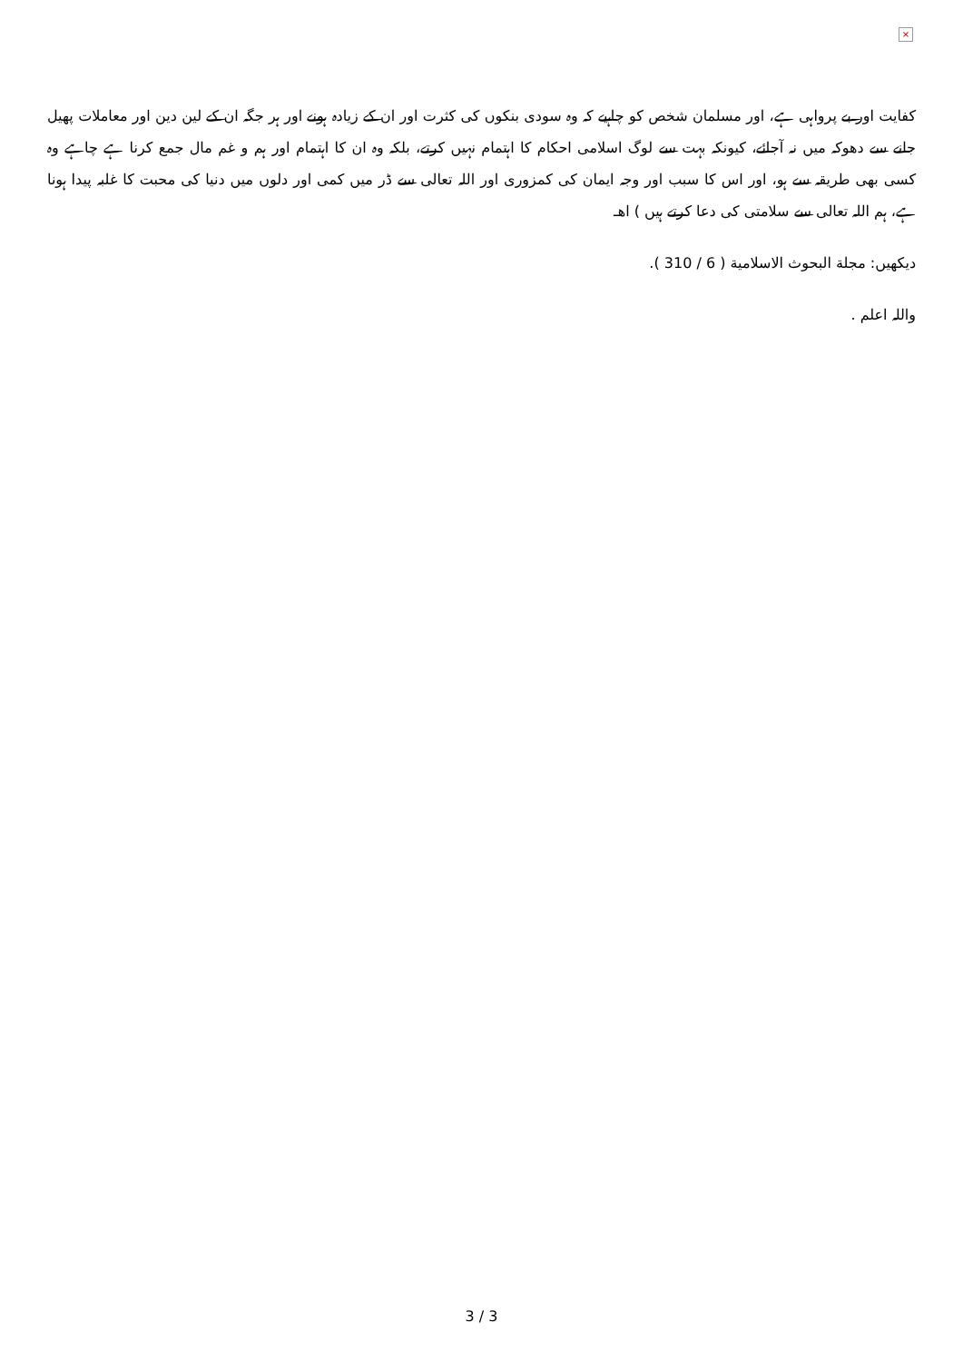×
كفايت اور بے پرواہى ہے، اور مسلمان شخص كو چاہيے كہ وہ سودى بنكوں كى كثرت اور ان كے زيادہ ہونے اور ہر جگہ ان كے لين دين اور معاملات پھيل جانے سے دھوكہ ميں نہ آجائے، كيونكہ بہت سے لوگ اسلامى احكام كا اہتمام نہيں كرتے، بلكہ وہ ان كا اہتمام اور ہم و غم مال جمع كرنا ہے چاہے وہ كسى بھى طريقہ سے ہو، اور اس كا سبب اور وجہ ايمان كى كمزورى اور اللہ تعالى سے ڈر ميں كمى اور دلوں ميں دنيا كى محبت كا غلبہ پيدا ہونا ہے، ہم اللہ تعالى سے سلامتى كى دعا كرتے ہيں ) اھـ
ديكھيں: مجلة البحوث الاسلامية ( 6 / 310 ).
واللہ اعلم .
3 / 3